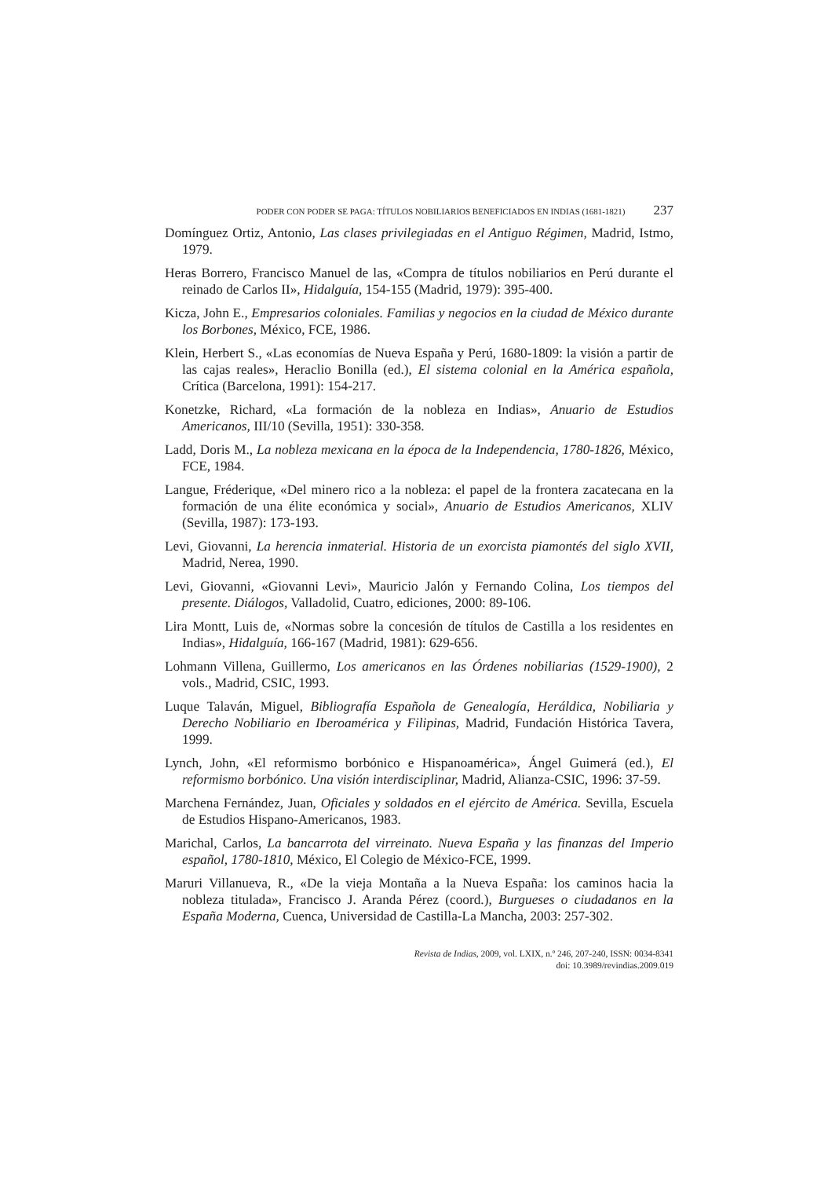PODER CON PODER SE PAGA: TÍTULOS NOBILIARIOS BENEFICIADOS EN INDIAS (1681-1821) 237
Domínguez Ortiz, Antonio, Las clases privilegiadas en el Antiguo Régimen, Madrid, Istmo, 1979.
Heras Borrero, Francisco Manuel de las, «Compra de títulos nobiliarios en Perú durante el reinado de Carlos II», Hidalguía, 154-155 (Madrid, 1979): 395-400.
Kicza, John E., Empresarios coloniales. Familias y negocios en la ciudad de México durante los Borbones, México, FCE, 1986.
Klein, Herbert S., «Las economías de Nueva España y Perú, 1680-1809: la visión a partir de las cajas reales», Heraclio Bonilla (ed.), El sistema colonial en la América española, Crítica (Barcelona, 1991): 154-217.
Konetzke, Richard, «La formación de la nobleza en Indias», Anuario de Estudios Americanos, III/10 (Sevilla, 1951): 330-358.
Ladd, Doris M., La nobleza mexicana en la época de la Independencia, 1780-1826, México, FCE, 1984.
Langue, Fréderique, «Del minero rico a la nobleza: el papel de la frontera zacatecana en la formación de una élite económica y social», Anuario de Estudios Americanos, XLIV (Sevilla, 1987): 173-193.
Levi, Giovanni, La herencia inmaterial. Historia de un exorcista piamontés del siglo XVII, Madrid, Nerea, 1990.
Levi, Giovanni, «Giovanni Levi», Mauricio Jalón y Fernando Colina, Los tiempos del presente. Diálogos, Valladolid, Cuatro, ediciones, 2000: 89-106.
Lira Montt, Luis de, «Normas sobre la concesión de títulos de Castilla a los residentes en Indias», Hidalguía, 166-167 (Madrid, 1981): 629-656.
Lohmann Villena, Guillermo, Los americanos en las Órdenes nobiliarias (1529-1900), 2 vols., Madrid, CSIC, 1993.
Luque Talaván, Miguel, Bibliografía Española de Genealogía, Heráldica, Nobiliaria y Derecho Nobiliario en Iberoamérica y Filipinas, Madrid, Fundación Histórica Tavera, 1999.
Lynch, John, «El reformismo borbónico e Hispanoamérica», Ángel Guimerá (ed.), El reformismo borbónico. Una visión interdisciplinar, Madrid, Alianza-CSIC, 1996: 37-59.
Marchena Fernández, Juan, Oficiales y soldados en el ejército de América. Sevilla, Escuela de Estudios Hispano-Americanos, 1983.
Marichal, Carlos, La bancarrota del virreinato. Nueva España y las finanzas del Imperio español, 1780-1810, México, El Colegio de México-FCE, 1999.
Maruri Villanueva, R., «De la vieja Montaña a la Nueva España: los caminos hacia la nobleza titulada», Francisco J. Aranda Pérez (coord.), Burgueses o ciudadanos en la España Moderna, Cuenca, Universidad de Castilla-La Mancha, 2003: 257-302.
Revista de Indias, 2009, vol. LXIX, n.º 246, 207-240, ISSN: 0034-8341
doi: 10.3989/revindias.2009.019